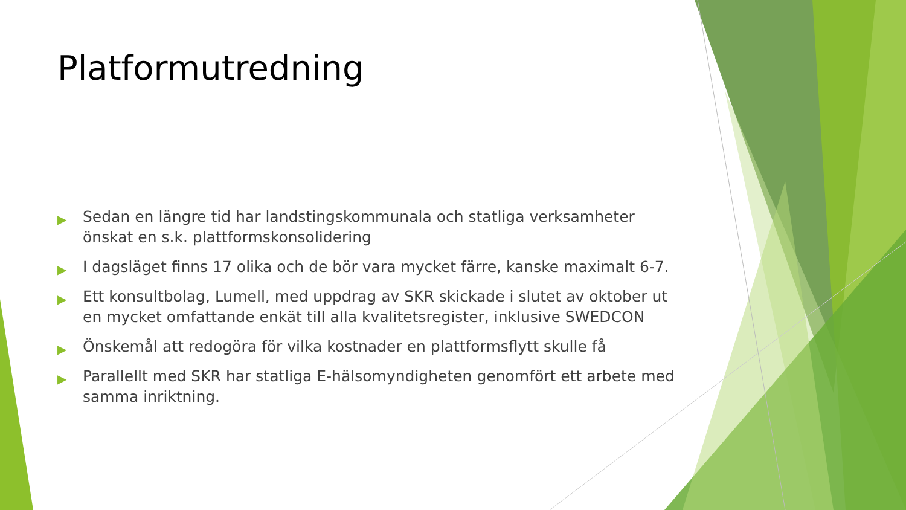Platformutredning
▶ Sedan en längre tid har landstingskommunala och statliga verksamheter önskat en s.k. plattformskonsolidering
▶ I dagsläget finns 17 olika och de bör vara mycket färre, kanske maximalt 6-7.
▶ Ett konsultbolag, Lumell, med uppdrag av SKR skickade i slutet av oktober ut en mycket omfattande enkät till alla kvalitetsregister, inklusive SWEDCON
▶ Önskemål att redogöra för vilka kostnader en plattformsflytt skulle få
▶ Parallellt med SKR har statliga E-hälsomyndigheten genomfört ett arbete med samma inriktning.